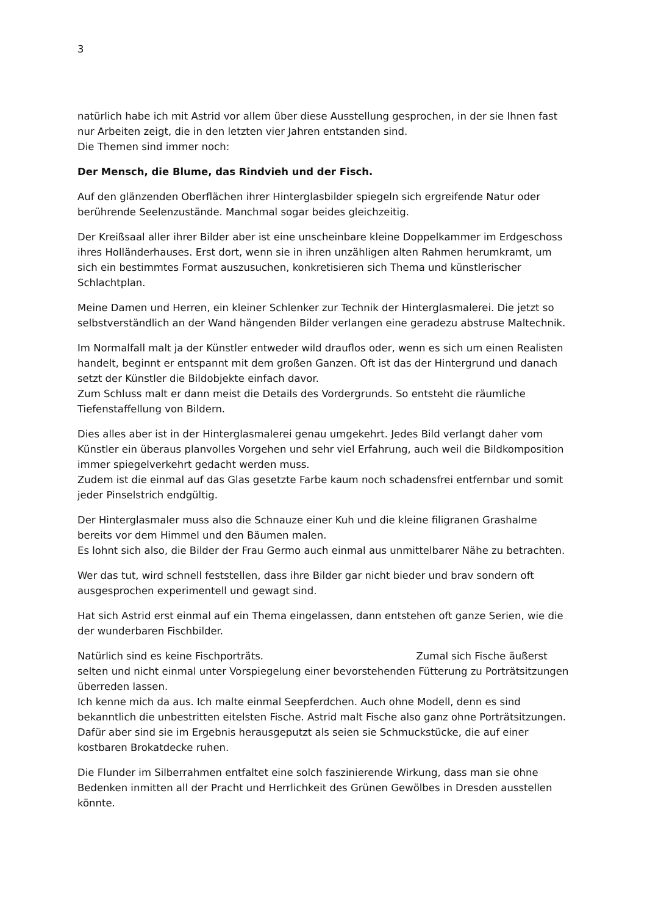3
natürlich habe ich mit Astrid vor allem über diese Ausstellung gesprochen, in der sie Ihnen fast nur Arbeiten zeigt, die in den letzten vier Jahren entstanden sind.
Die Themen sind immer noch:
Der Mensch, die Blume, das Rindvieh und der Fisch.
Auf den glänzenden Oberflächen ihrer Hinterglasbilder spiegeln sich ergreifende Natur oder berührende Seelenzustände. Manchmal sogar beides gleichzeitig.
Der Kreißsaal aller ihrer Bilder aber ist eine unscheinbare kleine Doppelkammer im Erdgeschoss ihres Holländerhauses. Erst dort, wenn sie in ihren unzähligen alten Rahmen herumkramt, um sich ein bestimmtes Format auszusuchen, konkretisieren sich Thema und künstlerischer Schlachtplan.
Meine Damen und Herren, ein kleiner Schlenker zur Technik der Hinterglasmalerei. Die jetzt so selbstverständlich an der Wand hängenden Bilder verlangen eine geradezu abstruse Maltechnik.
Im Normalfall malt ja der Künstler entweder wild drauflos oder, wenn es sich um einen Realisten handelt, beginnt er entspannt mit dem großen Ganzen. Oft ist das der Hintergrund und danach setzt der Künstler die Bildobjekte einfach davor.
Zum Schluss malt er dann meist die Details des Vordergrunds. So entsteht die räumliche Tiefenstaffellung von Bildern.
Dies alles aber ist in der Hinterglasmalerei genau umgekehrt. Jedes Bild verlangt daher vom Künstler ein überaus planvolles Vorgehen und sehr viel Erfahrung, auch weil die Bildkomposition immer spiegelverkehrt gedacht werden muss.
Zudem ist die einmal auf das Glas gesetzte Farbe kaum noch schadensfrei entfernbar und somit jeder Pinselstrich endgültig.
Der Hinterglasmaler muss also die Schnauze einer Kuh und die kleine filigranen Grashalme bereits vor dem Himmel und den Bäumen malen.
Es lohnt sich also, die Bilder der Frau Germo auch einmal aus unmittelbarer Nähe zu betrachten.
Wer das tut, wird schnell feststellen, dass ihre Bilder gar nicht bieder und brav sondern oft ausgesprochen experimentell und gewagt sind.
Hat sich Astrid erst einmal auf ein Thema eingelassen, dann entstehen oft ganze Serien, wie die der wunderbaren Fischbilder.
Natürlich sind es keine Fischporträts. Zumal sich Fische äußerst selten und nicht einmal unter Vorspiegelung einer bevorstehenden Fütterung zu Porträtsitzungen überreden lassen.
Ich kenne mich da aus. Ich malte einmal Seepferdchen. Auch ohne Modell, denn es sind bekanntlich die unbestritten eitelsten Fische. Astrid malt Fische also ganz ohne Porträtsitzungen. Dafür aber sind sie im Ergebnis herausgeputzt als seien sie Schmuckstücke, die auf einer kostbaren Brokatdecke ruhen.
Die Flunder im Silberrahmen entfaltet eine solch faszinierende Wirkung, dass man sie ohne Bedenken inmitten all der Pracht und Herrlichkeit des Grünen Gewölbes in Dresden ausstellen könnte.